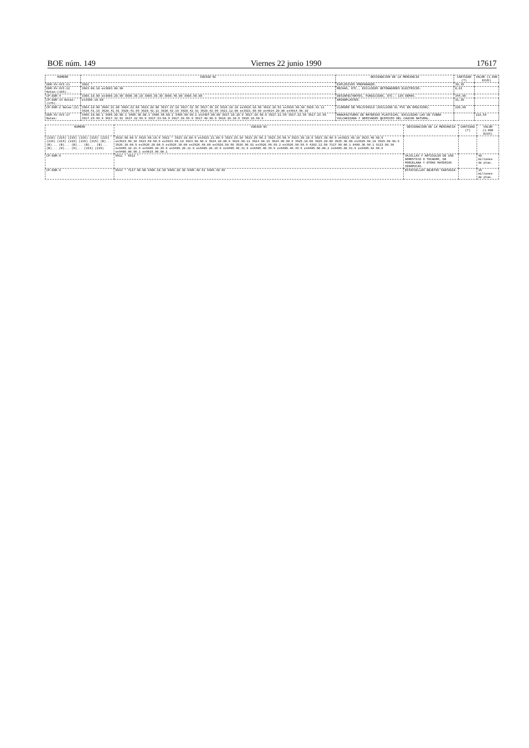BOE núm. 149 Viernes 22 junio 1990 17617
| NUMERO | CODIGO NC | DESIGNACION DE LA MERCANCIA | CANTIDAD (T) | VALOR (1.000 ECUS) |
| --- | --- | --- | --- | --- |
| DDR-XV-XVI-11 | 3602 * | EXPLOSIVOS PREPARADOS. | 30,35 | |
| DDR-XV-XVI-12 Notas:(165)... | 3603.00.10 ex3603.00.90 | MECHAS, ETC., EXCLUIDOS DETONADORES ELECTRICOS. | 0,81 | |
| CP-DDR-4 | 3308.10.00 ex3808.20.90 3808.30.10 3808.30.30 3808.40.00 3808.90.00 | DESINFECTANTES, FUNGICIDAS, ETC.: LOS DEMAS. | 344,96 | |
| CP-DDR-14 Notas:(175)... | ex3909.10.00 | AMINOPLASTOS. | 31,36 | |
| CP-DDR-2 Notas:(8) | 3904.10.00 3904.21.00 3904.22.00 3916.20.00 3917.23.10 3917.32.35 3917.39.15 3918.10.10 ex3918.10.90 3919.10.51 ex3919.90.50 3920.41.11 3920.41.19 3920.41.91 3920.41.99 3920.42.11 3920.42.19 3920.42.91 3920.42.99 3921.12.00 ex3921.90.60 ex4814.20.00 ex4814.90.10 | CLORURO DE POLIVINILO (EXCLUIDO EL PVC EN EMULSION). | 220,00 | |
| DDR-XV-XVI-17 Notas: | 3405.10.00.1 3405.20.00.1 3405.30.00.1 3405.40.00.1 3405.90.90.1 ex3407.00.00 3917.10.10.9 3917.10.90.9 3917.21.99 3917.22.99 3917.23.99 3917.29.99.9 3917.32.91 3917.32.99.9 3917.33.90.9 3917.39.99.9 3917.40.90.9 3918.10.10.9 3918.10.90.9 | MANUFACTURAS DE MATERIAS PLASTICAS, EXCLUIDAS LAS DE FIBRA VULCANIZADA Y DERIVADOS QUIMICOS DEL CAUCHO NATURAL. | | 118,54 |
| NUMERO | CODIGO NC | DESIGNACION DE LA MERCANCIA | CANTIDAD (T) | VALOR (1.000 ECUS) |
| --- | --- | --- | --- | --- |
| (216) (215) (215) (215) (215) (223) (215) (215) (215) (215) (215) (B)... (B)... (B)... (B)... (B)... (B)... (B)... (H)... (H)... (215) (215) | 3918.90.00.9 3919.90.10.9 3922 * 3923.10.00.9 ex3923.21.00.9 3923.29.10 3923.29.90.2 3923.29.90.9 3923.30.10.9 3923.30.90.9 ex3923.40.10 3923.40.90.9 ex3923.50.10 3923.50.90.9 ex3923.90.10 3923.90.90.9 3924.10.00.9 3924.90.11 3924.90.19 3924.90.90.9 3925.10.00 3925.20.00 3925.30.00 ex3925.90.10 3925.90.90.9 3926.10.00.9 ex3926.20.00.9 ex3926.30.00 ex3926.40.00 ex3926.90.50 3926.90.91 ex3926.90.99.2 ex3926.90.99.9 4202.12.50 7117.90.00.1 8480.30.90.1 9113.90.30 ex9405.10.21.9 ex9405.10.29.9 ex9405.20.11.9 ex9405.20.19.9 ex9405.40.31.9 ex9405.40.35.9 ex9405.40.39.9 ex9405.50.00.2 ex9405.60.91.9 ex9405.92.90.9 ex9406.00.90.1 ex9615.90.00.1 | | | |
| CP-DDR-8 | 6911 * 6912 * | VAJILLAS Y ARTICULOS DE USO DOMESTICO O TOCADOR, DE PORCELANA Y OTRAS MATERIAS CERAMICAS. | | 40 millones de ptas. |
| CP-DDR-9 | 6913 * 7117.90.00 9405.10.30 9405.20.30 9405.40.91 9405.40.95 | ESTATUILLAS OBJETOS FANTASIA. | | 15 millones de ptas. |